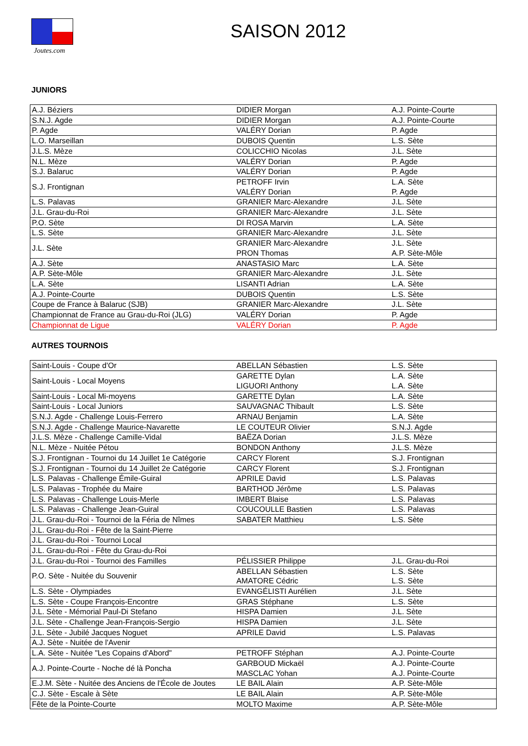Joutes.com
SAISON 2012
JUNIORS
| A.J. Béziers | DIDIER Morgan | A.J. Pointe-Courte |
| S.N.J. Agde | DIDIER Morgan | A.J. Pointe-Courte |
| P. Agde | VALÉRY Dorian | P. Agde |
| L.O. Marseillan | DUBOIS Quentin | L.S. Sète |
| J.L.S. Mèze | COLICCHIO Nicolas | J.L. Sète |
| N.L. Mèze | VALÉRY Dorian | P. Agde |
| S.J. Balaruc | VALÉRY Dorian | P. Agde |
| S.J. Frontignan | PETROFF Irvin VALÉRY Dorian | L.A. Sète P. Agde |
| L.S. Palavas | GRANIER Marc-Alexandre | J.L. Sète |
| J.L. Grau-du-Roi | GRANIER Marc-Alexandre | J.L. Sète |
| P.O. Sète | DI ROSA Marvin | L.A. Sète |
| L.S. Sète | GRANIER Marc-Alexandre | J.L. Sète |
| J.L. Sète | GRANIER Marc-Alexandre PRON Thomas | J.L. Sète A.P. Sète-Môle |
| A.J. Sète | ANASTASIO Marc | L.A. Sète |
| A.P. Sète-Môle | GRANIER Marc-Alexandre | J.L. Sète |
| L.A. Sète | LISANTI Adrian | L.A. Sète |
| A.J. Pointe-Courte | DUBOIS Quentin | L.S. Sète |
| Coupe de France à Balaruc (SJB) | GRANIER Marc-Alexandre | J.L. Sète |
| Championnat de France au Grau-du-Roi (JLG) | VALÉRY Dorian | P. Agde |
| Championnat de Ligue | VALÉRY Dorian | P. Agde |
AUTRES TOURNOIS
| Saint-Louis - Coupe d'Or | ABELLAN Sébastien | L.S. Sète |
| Saint-Louis - Local Moyens | GARETTE Dylan LIGUORI Anthony | L.A. Sète L.A. Sète |
| Saint-Louis - Local Mi-moyens | GARETTE Dylan | L.A. Sète |
| Saint-Louis - Local Juniors | SAUVAGNAC Thibault | L.S. Sète |
| S.N.J. Agde - Challenge Louis-Ferrero | ARNAU Benjamin | L.A. Sète |
| S.N.J. Agde - Challenge Maurice-Navarette | LE COUTEUR Olivier | S.N.J. Agde |
| J.L.S. Mèze - Challenge Camille-Vidal | BAËZA Dorian | J.L.S. Mèze |
| N.L. Mèze - Nuitée Pétou | BONDON Anthony | J.L.S. Mèze |
| S.J. Frontignan - Tournoi du 14 Juillet 1e Catégorie | CARCY Florent | S.J. Frontignan |
| S.J. Frontignan - Tournoi du 14 Juillet 2e Catégorie | CARCY Florent | S.J. Frontignan |
| L.S. Palavas - Challenge Émile-Guiral | APRILE David | L.S. Palavas |
| L.S. Palavas - Trophée du Maire | BARTHOD Jérôme | L.S. Palavas |
| L.S. Palavas - Challenge Louis-Merle | IMBERT Blaise | L.S. Palavas |
| L.S. Palavas - Challenge Jean-Guiral | COUCOULLE Bastien | L.S. Palavas |
| J.L. Grau-du-Roi - Tournoi de la Féria de Nîmes | SABATER Matthieu | L.S. Sète |
| J.L. Grau-du-Roi - Fête de la Saint-Pierre | | |
| J.L. Grau-du-Roi - Tournoi Local | | |
| J.L. Grau-du-Roi - Fête du Grau-du-Roi | | |
| J.L. Grau-du-Roi - Tournoi des Familles | PÉLISSIER Philippe | J.L. Grau-du-Roi |
| P.O. Sète - Nuitée du Souvenir | ABELLAN Sébastien AMATORE Cédric | L.S. Sète L.S. Sète |
| L.S. Sète - Olympiades | EVANGÉLISTI Aurélien | J.L. Sète |
| L.S. Sète - Coupe François-Encontre | GRAS Stéphane | L.S. Sète |
| J.L. Sète - Mémorial Paul-Di Stefano | HISPA Damien | J.L. Sète |
| J.L. Sète - Challenge Jean-François-Sergio | HISPA Damien | J.L. Sète |
| J.L. Sète - Jubilé Jacques Noguet | APRILE David | L.S. Palavas |
| A.J. Sète - Nuitée de l'Avenir | | |
| L.A. Sète - Nuitée "Les Copains d'Abord" | PETROFF Stéphan | A.J. Pointe-Courte |
| A.J. Pointe-Courte - Noche dé là Poncha | GARBOUD Mickaël MASCLAC Yohan | A.J. Pointe-Courte A.J. Pointe-Courte |
| E.J.M. Sète - Nuitée des Anciens de l'École de Joutes | LE BAIL Alain | A.P. Sète-Môle |
| C.J. Sète - Escale à Sète | LE BAIL Alain | A.P. Sète-Môle |
| Fête de la Pointe-Courte | MOLTO Maxime | A.P. Sète-Môle |